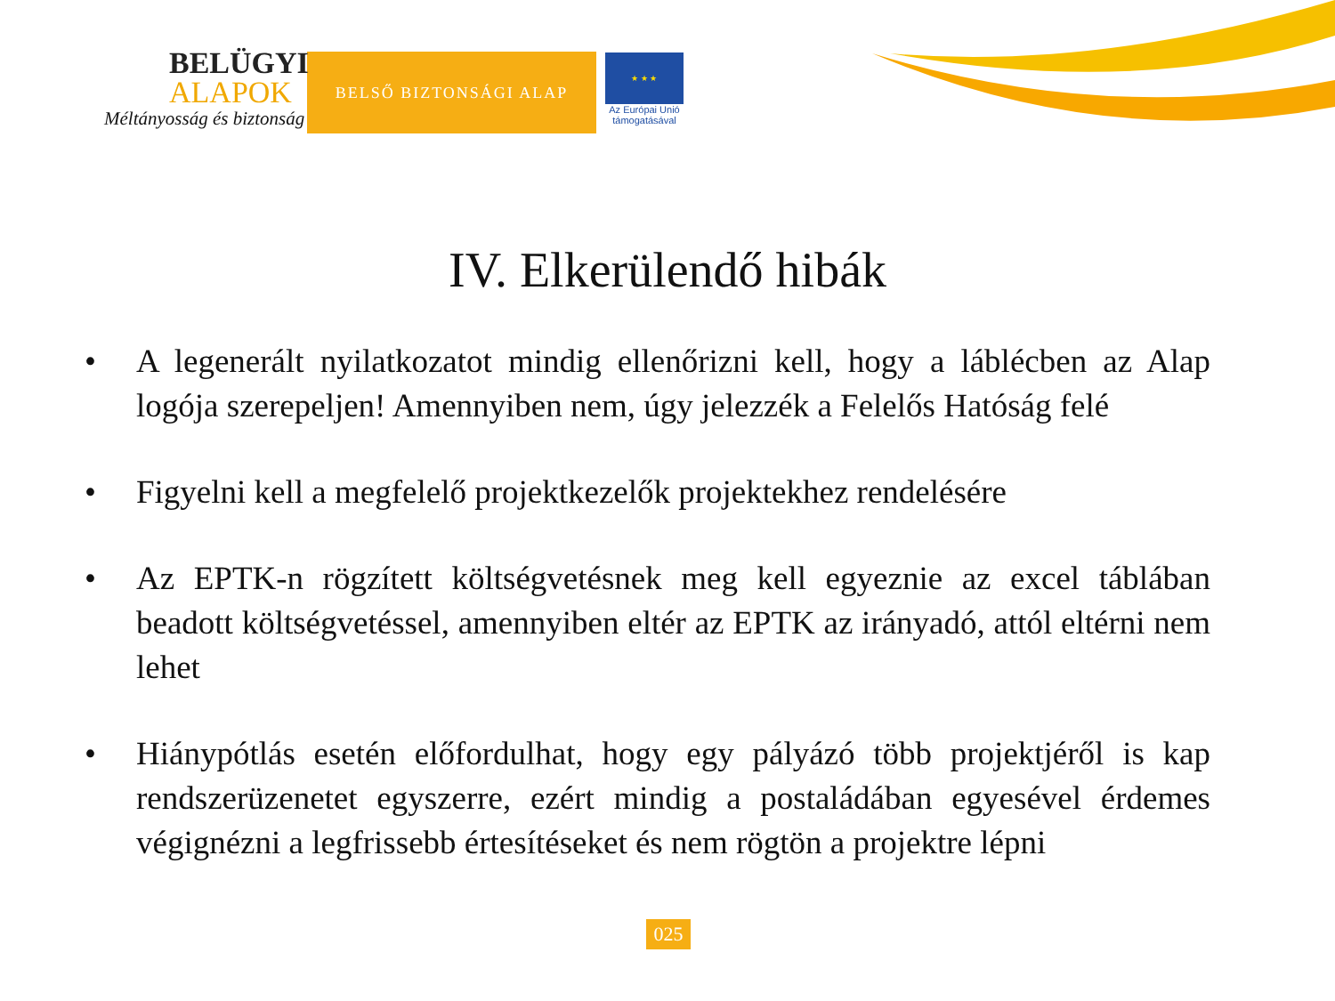BELÜGYI
ALAPOK
Méltányosság és biztonság
BELSŐ BIZTONSÁGI ALAP
★ ★ ★
Az Európai Unió
támogatásával
IV. Elkerülendő hibák
• A legenerált nyilatkozatot mindig ellenőrizni kell, hogy a láblécben az Alap logója szerepeljen! Amennyiben nem, úgy jelezzék a Felelős Hatóság felé
• Figyelni kell a megfelelő projektkezelők projektekhez rendelésére
• Az EPTK-n rögzített költségvetésnek meg kell egyeznie az excel táblában beadott költségvetéssel, amennyiben eltér az EPTK az irányadó, attól eltérni nem lehet
• Hiánypótlás esetén előfordulhat, hogy egy pályázó több projektjéről is kap rendszerüzenetet egyszerre, ezért mindig a postaládában egyesével érdemes végignézni a legfrissebb értesítéseket és nem rögtön a projektre lépni
025